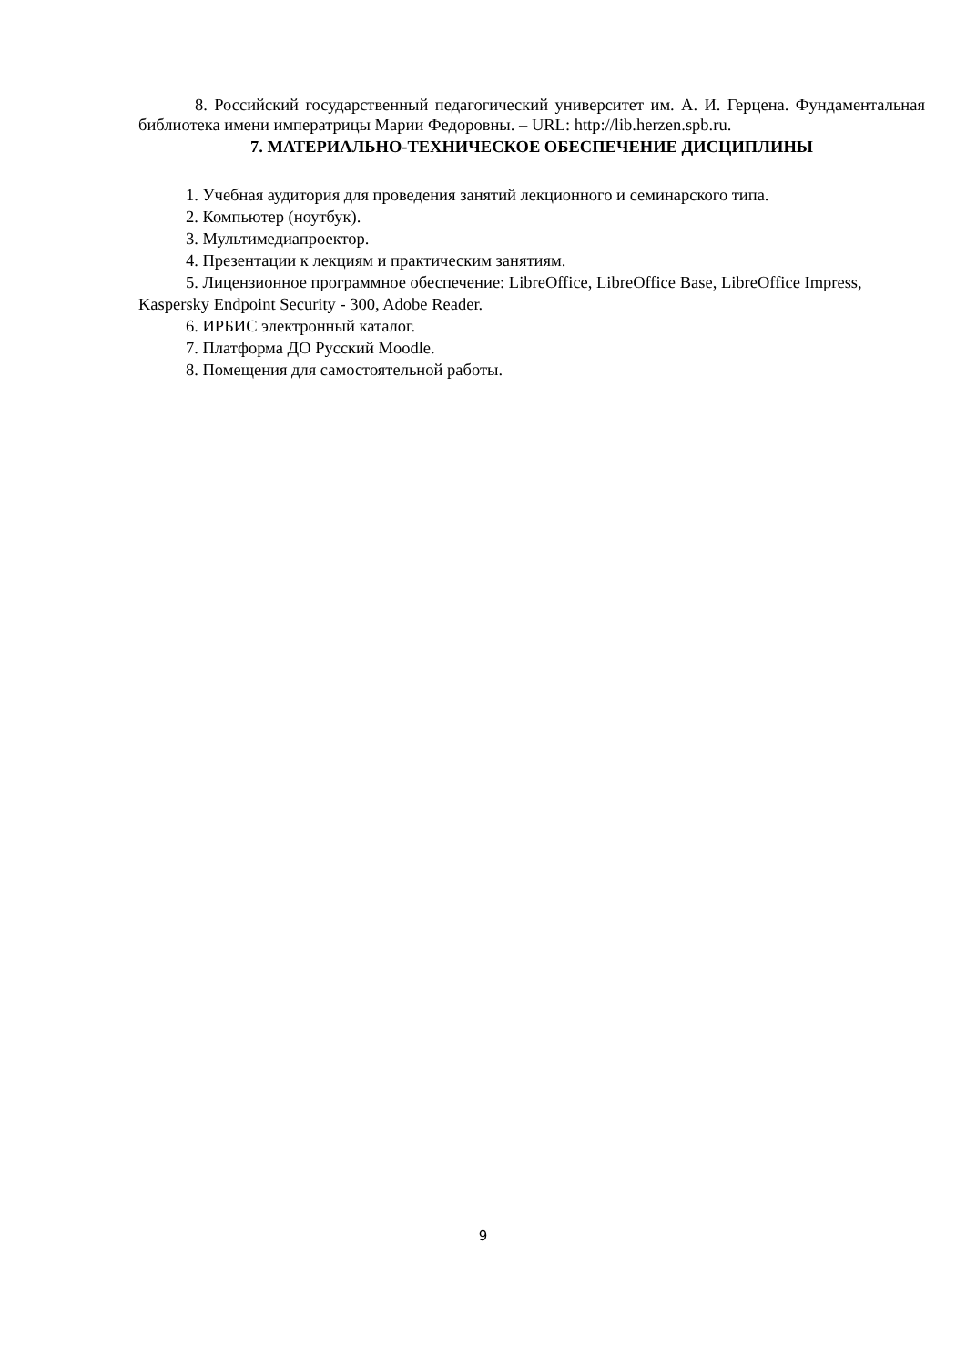8. Российский государственный педагогический университет им. А. И. Герцена. Фундаментальная библиотека имени императрицы Марии Федоровны. – URL: http://lib.herzen.spb.ru.
7. МАТЕРИАЛЬНО-ТЕХНИЧЕСКОЕ ОБЕСПЕЧЕНИЕ ДИСЦИПЛИНЫ
1. Учебная аудитория для проведения занятий лекционного и семинарского типа.
2. Компьютер (ноутбук).
3. Мультимедиапроектор.
4. Презентации к лекциям и практическим занятиям.
5. Лицензионное программное обеспечение: LibreOffice, LibreOffice Base, LibreOffice Impress, Kaspersky Endpoint Security - 300, Adobe Reader.
6. ИРБИС электронный каталог.
7. Платформа ДО Русский Moodle.
8. Помещения для самостоятельной работы.
9